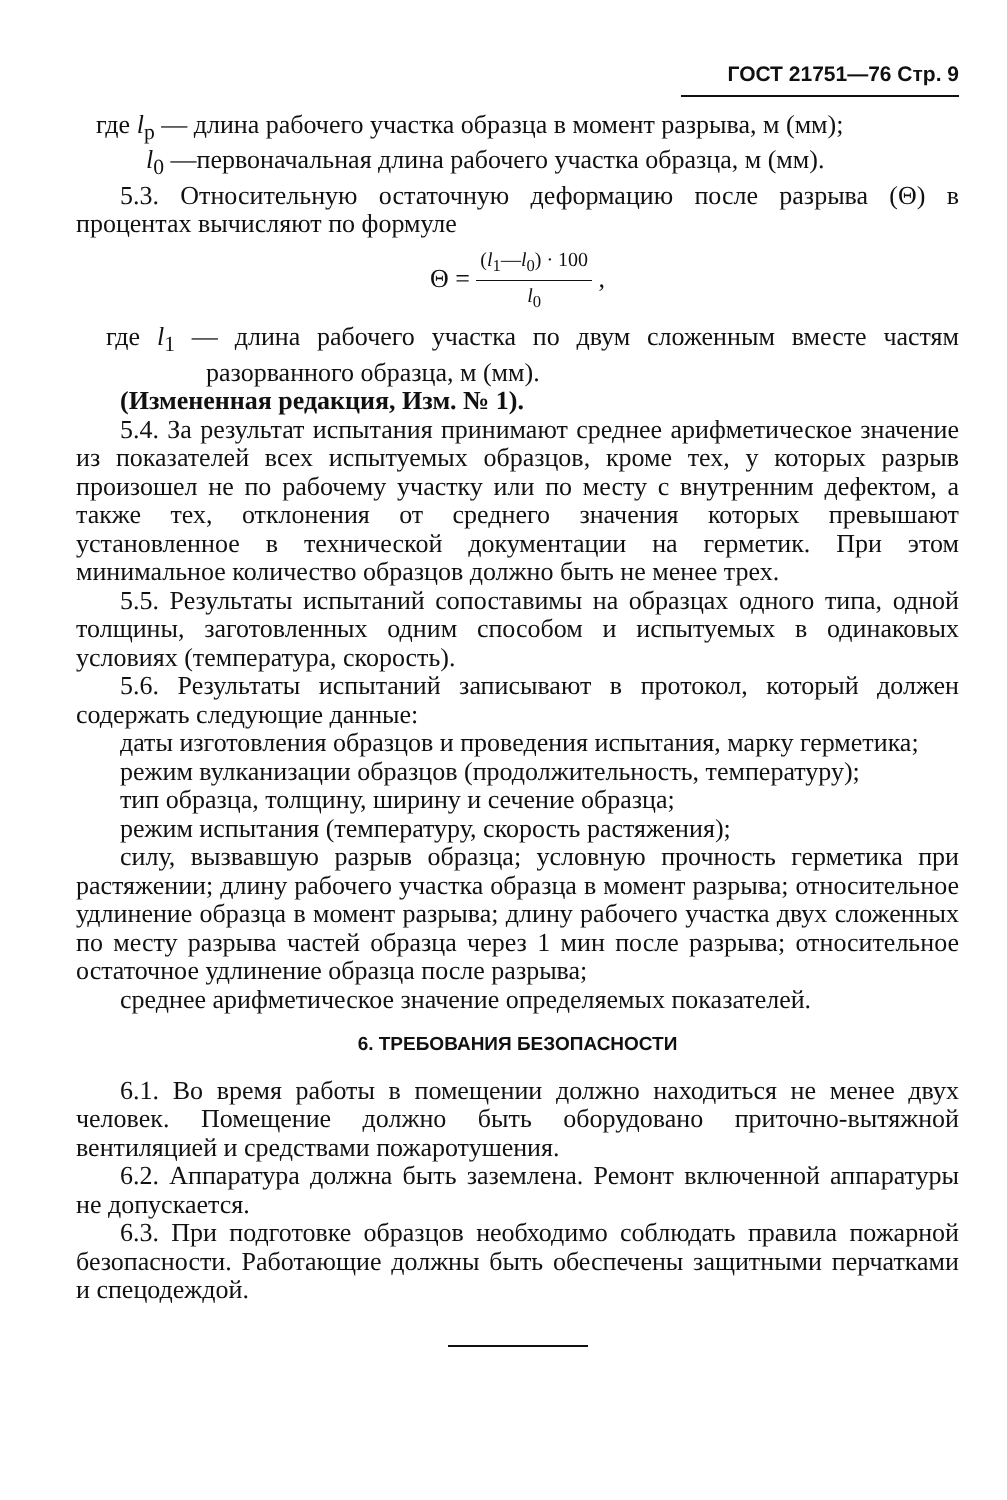ГОСТ 21751—76 Стр. 9
где l<sub>р</sub> — длина рабочего участка образца в момент разрыва, м (мм);
l<sub>0</sub> —первоначальная длина рабочего участка образца, м (мм).
5.3. Относительную остаточную деформацию после разрыва (Θ) в процентах вычисляют по формуле
Θ = (l<sub>1</sub>—l<sub>0</sub>) · 100 l<sub>0</sub> ,
где l<sub>1</sub> — длина рабочего участка по двум сложенным вместе частям разорванного образца, м (мм).
(Измененная редакция, Изм. № 1).
5.4. За результат испытания принимают среднее арифметическое значение из показателей всех испытуемых образцов, кроме тех, у которых разрыв произошел не по рабочему участку или по месту с внутренним дефектом, а также тех, отклонения от среднего значения которых превышают установленное в технической документации на герметик. При этом минимальное количество образцов должно быть не менее трех.
5.5. Результаты испытаний сопоставимы на образцах одного типа, одной толщины, заготовленных одним способом и испытуемых в одинаковых условиях (температура, скорость).
5.6. Результаты испытаний записывают в протокол, который должен содержать следующие данные:
даты изготовления образцов и проведения испытания, марку герметика;
режим вулканизации образцов (продолжительность, температуру);
тип образца, толщину, ширину и сечение образца;
режим испытания (температуру, скорость растяжения);
силу, вызвавшую разрыв образца; условную прочность герметика при растяжении; длину рабочего участка образца в момент разрыва; относительное удлинение образца в момент разрыва; длину рабочего участка двух сложенных по месту разрыва частей образца через 1 мин после разрыва; относительное остаточное удлинение образца после разрыва;
среднее арифметическое значение определяемых показателей.
6. ТРЕБОВАНИЯ БЕЗОПАСНОСТИ
6.1. Во время работы в помещении должно находиться не менее двух человек. Помещение должно быть оборудовано приточно-вытяжной вентиляцией и средствами пожаротушения.
6.2. Аппаратура должна быть заземлена. Ремонт включенной аппаратуры не допускается.
6.3. При подготовке образцов необходимо соблюдать правила пожарной безопасности. Работающие должны быть обеспечены защитными перчатками и спецодеждой.